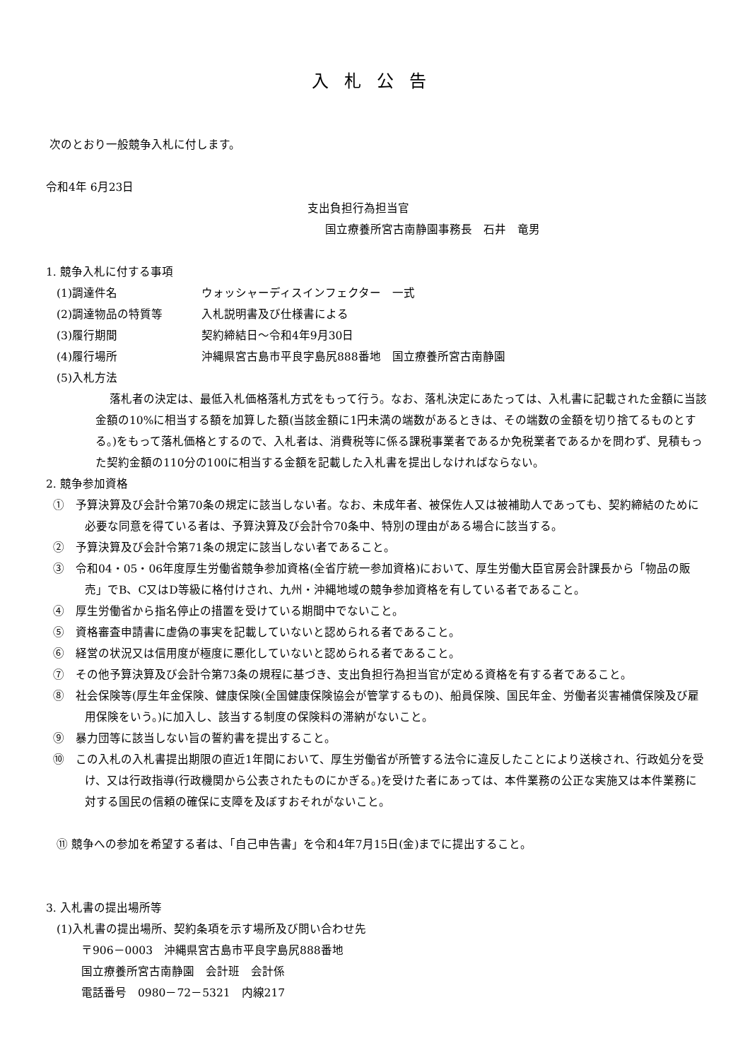入札公告
次のとおり一般競争入札に付します。
令和4年 6月23日
支出負担行為担当官
国立療養所宮古南静園事務長　石井　竜男
1. 競争入札に付する事項
(1)調達件名 ウォッシャーディスインフェクター　一式
(2)調達物品の特質等 入札説明書及び仕様書による
(3)履行期間 契約締結日～令和4年9月30日
(4)履行場所 沖縄県宮古島市平良字島尻888番地　国立療養所宮古南静園
(5)入札方法
落札者の決定は、最低入札価格落札方式をもって行う。なお、落札決定にあたっては、入札書に記載された金額に当該金額の10%に相当する額を加算した額(当該金額に1円未満の端数があるときは、その端数の金額を切り捨てるものとする。)をもって落札価格とするので、入札者は、消費税等に係る課税事業者であるか免税業者であるかを問わず、見積もった契約金額の110分の100に相当する金額を記載した入札書を提出しなければならない。
2. 競争参加資格
①　予算決算及び会計令第70条の規定に該当しない者。なお、未成年者、被保佐人又は被補助人であっても、契約締結のために必要な同意を得ている者は、予算決算及び会計令70条中、特別の理由がある場合に該当する。
②　予算決算及び会計令第71条の規定に該当しない者であること。
③　令和04・05・06年度厚生労働省競争参加資格(全省庁統一参加資格)において、厚生労働大臣官房会計課長から「物品の販売」でB、C又はD等級に格付けされ、九州・沖縄地域の競争参加資格を有している者であること。
④　厚生労働省から指名停止の措置を受けている期間中でないこと。
⑤　資格審査申請書に虚偽の事実を記載していないと認められる者であること。
⑥　経営の状況又は信用度が極度に悪化していないと認められる者であること。
⑦　その他予算決算及び会計令第73条の規程に基づき、支出負担行為担当官が定める資格を有する者であること。
⑧　社会保険等(厚生年金保険、健康保険(全国健康保険協会が管掌するもの)、船員保険、国民年金、労働者災害補償保険及び雇用保険をいう。)に加入し、該当する制度の保険料の滞納がないこと。
⑨　暴力団等に該当しない旨の誓約書を提出すること。
⑩　この入札の入札書提出期限の直近1年間において、厚生労働省が所管する法令に違反したことにより送検され、行政処分を受け、又は行政指導(行政機関から公表されたものにかぎる。)を受けた者にあっては、本件業務の公正な実施又は本件業務に対する国民の信頼の確保に支障を及ぼすおそれがないこと。
⑪ 競争への参加を希望する者は、「自己申告書」を令和4年7月15日(金)までに提出すること。
3. 入札書の提出場所等
(1)入札書の提出場所、契約条項を示す場所及び問い合わせ先
〒906－0003　沖縄県宮古島市平良字島尻888番地
国立療養所宮古南静園　会計班　会計係
電話番号　0980－72－5321　内線217